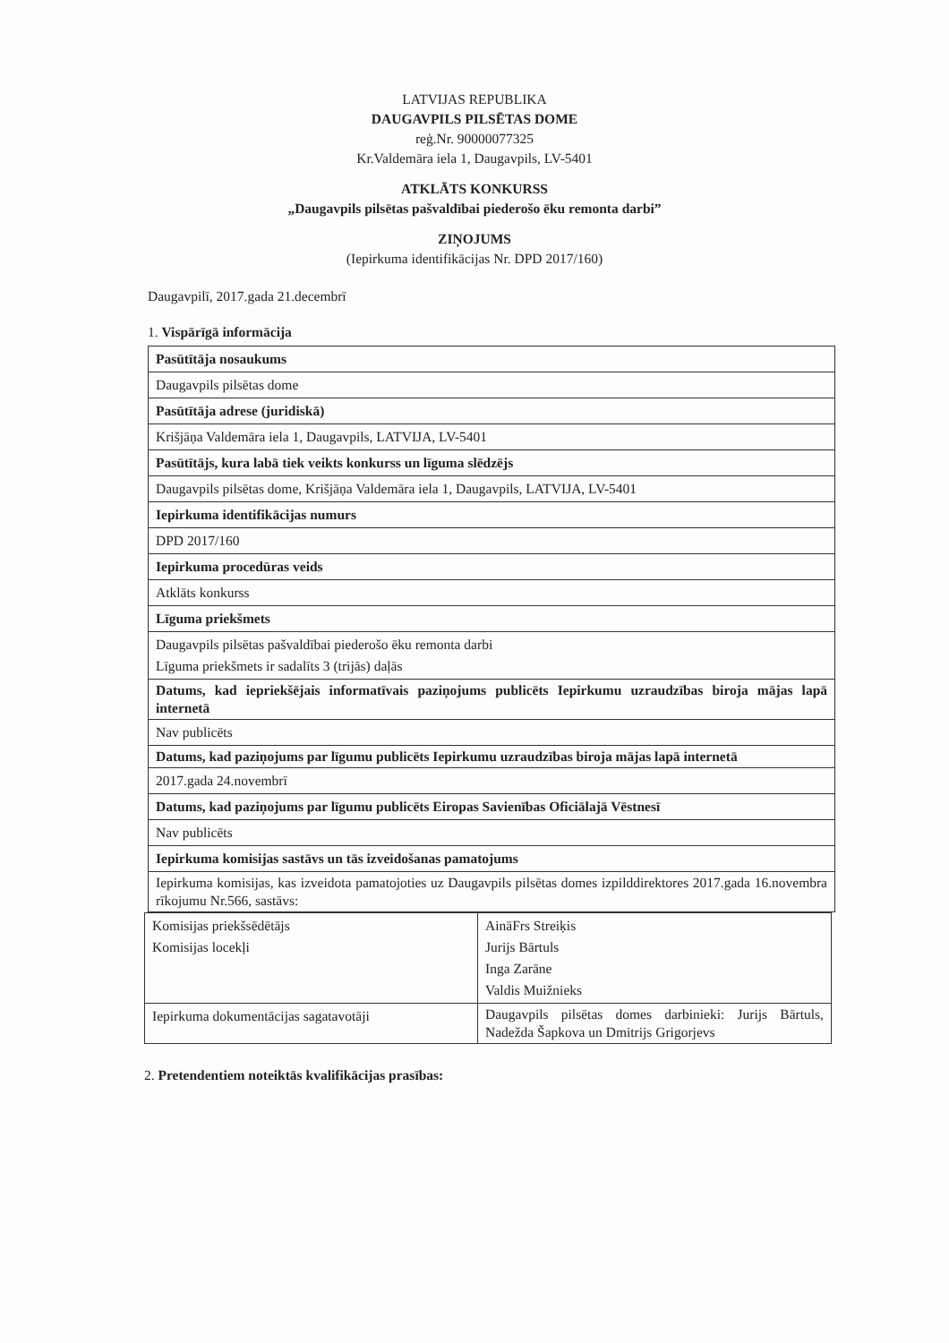LATVIJAS REPUBLIKA
DAUGAVPILS PILSĒTAS DOME
reģ.Nr. 90000077325
Kr.Valdemāra iela 1, Daugavpils, LV-5401
ATKLĀTS KONKURSS
„Daugavpils pilsētas pašvaldībai piederošo ēku remonta darbi”
ZIŅOJUMS
(Iepirkuma identifikācijas Nr. DPD 2017/160)
Daugavpilī, 2017.gada 21.decembrī
1. Vispārīgā informācija
| Pasūtītāja nosaukums |
| Daugavpils pilsētas dome |
| Pasūtītāja adrese (juridiskā) |
| Krišjāņa Valdemāra iela 1, Daugavpils, LATVIJA, LV-5401 |
| Pasūtītājs, kura labā tiek veikts konkurss un līguma slēdzējs |
| Daugavpils pilsētas dome, Krišjāņa Valdemāra iela 1, Daugavpils, LATVIJA, LV-5401 |
| Iepirkuma identifikācijas numurs |
| DPD 2017/160 |
| Iepirkuma procedūras veids |
| Atklāts konkurss |
| Līguma priekšmets |
| Daugavpils pilsētas pašvaldībai piederošo ēku remonta darbi Līguma priekšmets ir sadalīts 3 (trijās) daļās |
| Datums, kad iepriekšējais informatīvais paziņojums publicēts Iepirkumu uzraudzības biroja mājas lapā internetā |
| Nav publicēts |
| Datums, kad paziņojums par līgumu publicēts Iepirkumu uzraudzības biroja mājas lapā internetā |
| 2017.gada 24.novembrī |
| Datums, kad paziņojums par līgumu publicēts Eiropas Savienības Oficiālajā Vēstnesī |
| Nav publicēts |
| Iepirkuma komisijas sastāvs un tās izveidošanas pamatojums |
| Iepirkuma komisijas, kas izveidota pamatojoties uz Daugavpils pilsētas domes izpilddirektores 2017.gada 16.novembra rīkojumu Nr.566, sastāvs: |
| Komisijas priekšsēdētājs Komisijas locekļi | AināFrs Streiķis Jurijs Bārtuls Inga Zarāne Valdis Muižnieks |
| Iepirkuma dokumentācijas sagatavotāji | Daugavpils pilsētas domes darbinieki: Jurijs Bārtuls, Nadežda Šapkova un Dmitrijs Grigorjevs |
2. Pretendentiem noteiktās kvalifikācijas prasības: